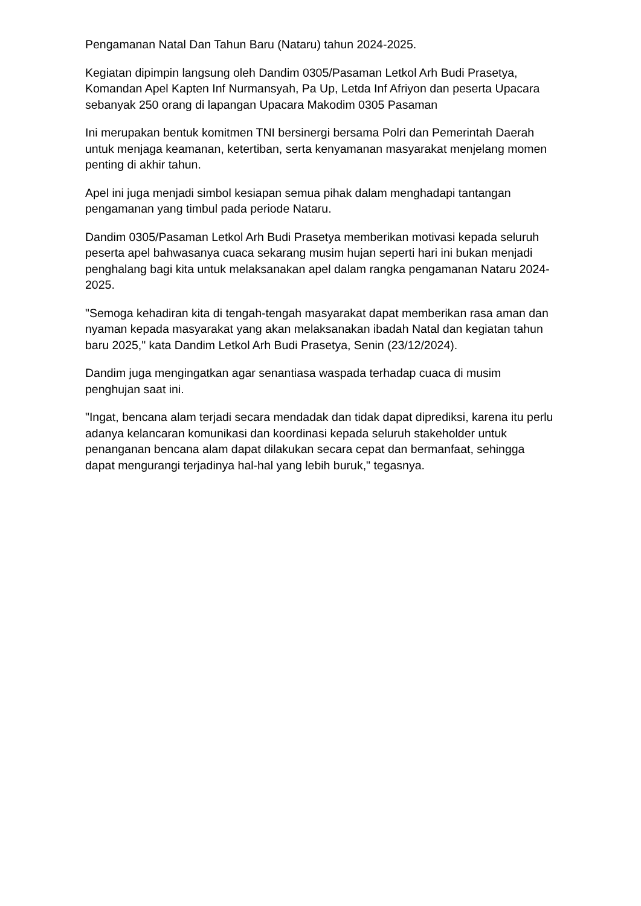Pengamanan Natal Dan Tahun Baru (Nataru) tahun 2024-2025.
Kegiatan dipimpin langsung oleh Dandim 0305/Pasaman Letkol Arh Budi Prasetya, Komandan Apel Kapten Inf Nurmansyah, Pa Up, Letda Inf Afriyon dan peserta Upacara sebanyak 250 orang di lapangan Upacara Makodim 0305 Pasaman
Ini merupakan bentuk komitmen TNI bersinergi bersama Polri dan Pemerintah Daerah untuk menjaga keamanan, ketertiban, serta kenyamanan masyarakat menjelang momen penting di akhir tahun.
Apel ini juga menjadi simbol kesiapan semua pihak dalam menghadapi tantangan pengamanan yang timbul pada periode Nataru.
Dandim 0305/Pasaman Letkol Arh Budi Prasetya memberikan motivasi kepada seluruh peserta apel bahwasanya cuaca sekarang musim hujan seperti hari ini bukan menjadi penghalang bagi kita untuk melaksanakan apel dalam rangka pengamanan Nataru 2024-2025.
"Semoga kehadiran kita di tengah-tengah masyarakat dapat memberikan rasa aman dan nyaman kepada masyarakat yang akan melaksanakan ibadah Natal dan kegiatan tahun baru 2025," kata Dandim Letkol Arh Budi Prasetya, Senin (23/12/2024).
Dandim juga mengingatkan agar senantiasa waspada terhadap cuaca di musim penghujan saat ini.
"Ingat, bencana alam terjadi secara mendadak dan tidak dapat diprediksi, karena itu perlu adanya kelancaran komunikasi dan koordinasi kepada seluruh stakeholder untuk penanganan bencana alam dapat dilakukan secara cepat dan bermanfaat, sehingga dapat mengurangi terjadinya hal-hal yang lebih buruk," tegasnya.